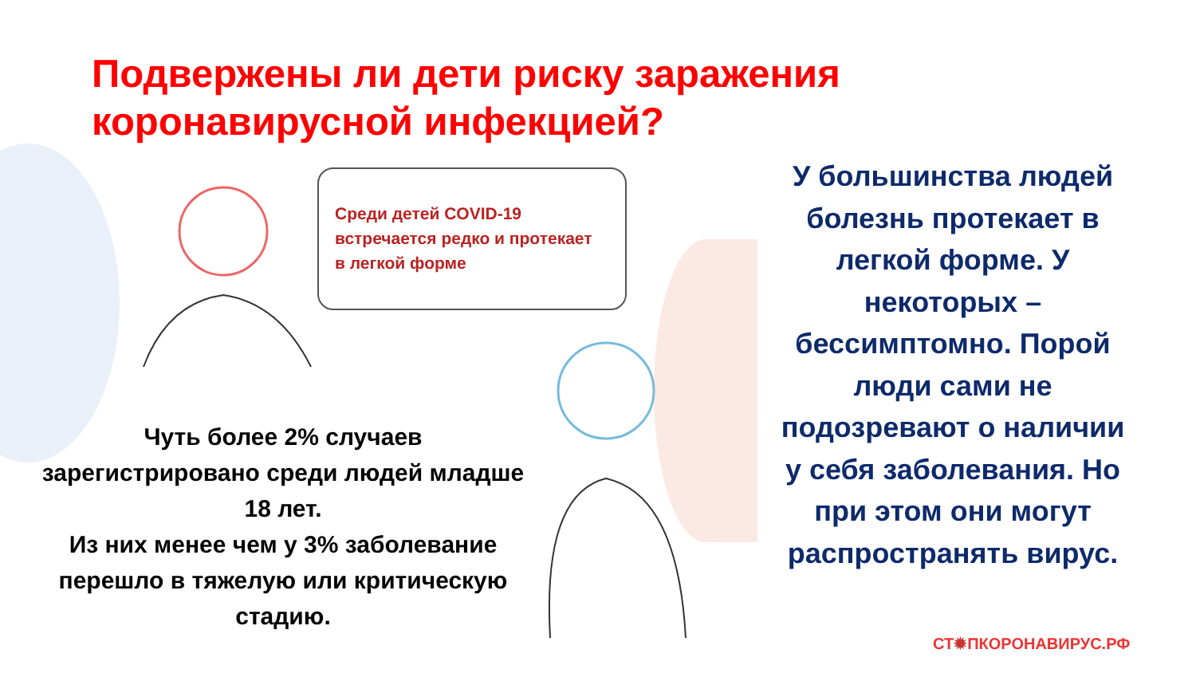Подвержены ли дети риску заражения коронавирусной инфекцией?
Среди детей COVID-19
встречается редко и протекает
в легкой форме
Чуть более 2% случаев зарегистрировано среди людей младше 18 лет.
Из них менее чем у 3% заболевание перешло в тяжелую или критическую стадию.
У большинства людей болезнь протекает в легкой форме. У некоторых – бессимптомно. Порой люди сами не подозревают о наличии у себя заболевания. Но при этом они могут распространять вирус.
СТ✹ПКОРОНАВИРУС.РФ